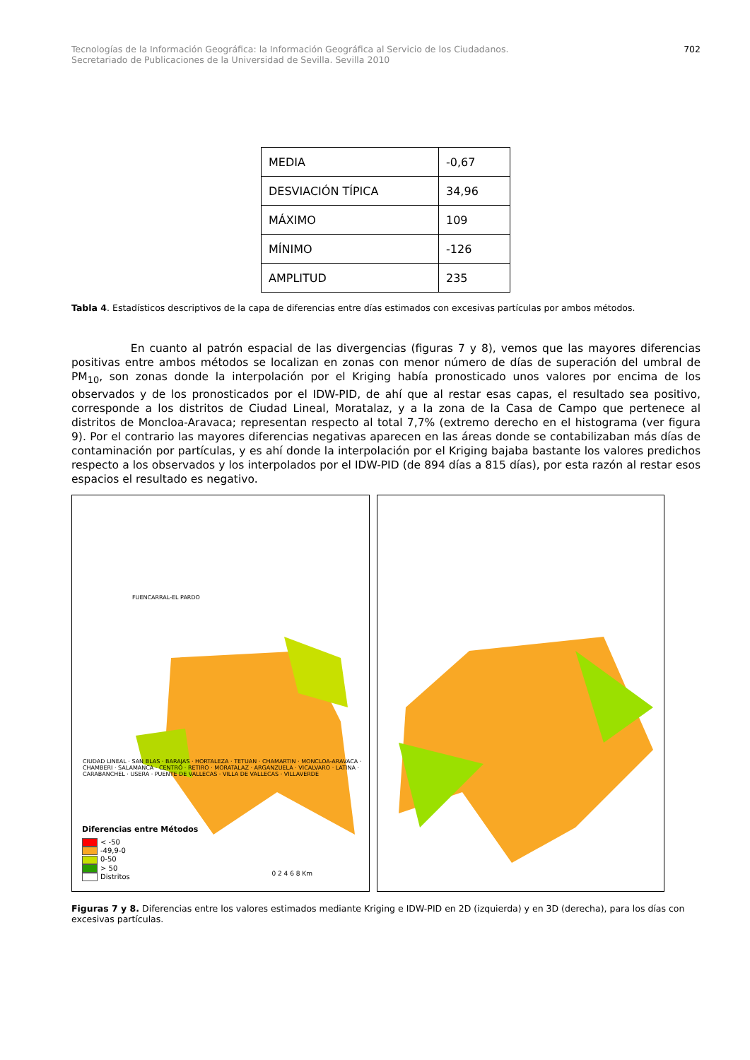Tecnologías de la Información Geográfica: la Información Geográfica al Servicio de los Ciudadanos.
Secretariado de Publicaciones de la Universidad de Sevilla. Sevilla 2010
702
| MEDIA | -0,67 |
| DESVIACIÓN TÍPICA | 34,96 |
| MÁXIMO | 109 |
| MÍNIMO | -126 |
| AMPLITUD | 235 |
Tabla 4. Estadísticos descriptivos de la capa de diferencias entre días estimados con excesivas partículas por ambos métodos.
En cuanto al patrón espacial de las divergencias (figuras 7 y 8), vemos que las mayores diferencias positivas entre ambos métodos se localizan en zonas con menor número de días de superación del umbral de PM<sub>10</sub>, son zonas donde la interpolación por el Kriging había pronosticado unos valores por encima de los observados y de los pronosticados por el IDW-PID, de ahí que al restar esas capas, el resultado sea positivo, corresponde a los distritos de Ciudad Lineal, Moratalaz, y a la zona de la Casa de Campo que pertenece al distritos de Moncloa-Aravaca; representan respecto al total 7,7% (extremo derecho en el histograma (ver figura 9). Por el contrario las mayores diferencias negativas aparecen en las áreas donde se contabilizaban más días de contaminación por partículas, y es ahí donde la interpolación por el Kriging bajaba bastante los valores predichos respecto a los observados y los interpolados por el IDW-PID (de 894 días a 815 días), por esta razón al restar esos espacios el resultado es negativo.
FUENCARRAL-EL PARDO
CIUDAD LINEAL · SAN BLAS · BARAJAS · HORTALEZA · TETUAN · CHAMARTIN · MONCLOA-ARAVACA · CHAMBERI · SALAMANCA · CENTRO · RETIRO · MORATALAZ · ARGANZUELA · VICALVARO · LATINA · CARABANCHEL · USERA · PUENTE DE VALLECAS · VILLA DE VALLECAS · VILLAVERDE
Diferencias entre Métodos
< -50
-49,9-0
0-50
> 50
Distritos
0 2 4 6 8 Km
Figuras 7 y 8. Diferencias entre los valores estimados mediante Kriging e IDW-PID en 2D (izquierda) y en 3D (derecha), para los días con excesivas partículas.